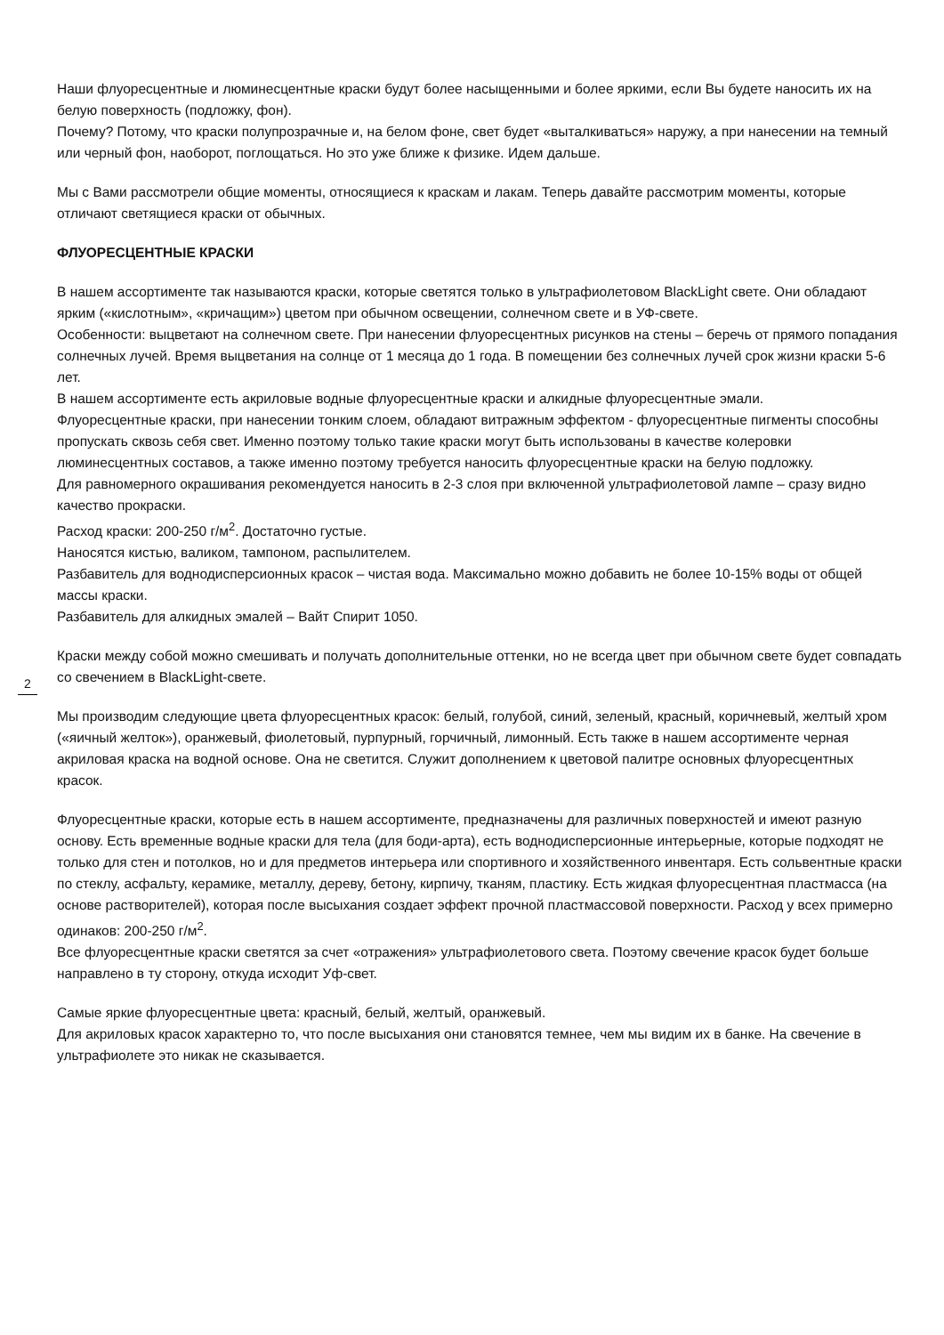Наши флуоресцентные и люминесцентные краски будут более насыщенными и более яркими, если Вы будете наносить их на белую поверхность (подложку, фон).
Почему? Потому, что краски полупрозрачные и, на белом фоне, свет будет «выталкиваться» наружу, а при нанесении на темный или черный фон, наоборот, поглощаться. Но это уже ближе к физике. Идем дальше.
Мы с Вами рассмотрели общие моменты, относящиеся к краскам и лакам. Теперь давайте рассмотрим моменты, которые отличают светящиеся краски от обычных.
ФЛУОРЕСЦЕНТНЫЕ КРАСКИ
В нашем ассортименте так называются краски, которые светятся только в ультрафиолетовом BlackLight свете. Они обладают ярким («кислотным», «кричащим») цветом при обычном освещении, солнечном свете и в УФ-свете.
Особенности: выцветают на солнечном свете. При нанесении флуоресцентных рисунков на стены – беречь от прямого попадания солнечных лучей. Время выцветания на солнце от 1 месяца до 1 года. В помещении без солнечных лучей срок жизни краски 5-6 лет.
В нашем ассортименте есть акриловые водные флуоресцентные краски и алкидные флуоресцентные эмали.
Флуоресцентные краски, при нанесении тонким слоем, обладают витражным эффектом - флуоресцентные пигменты способны пропускать сквозь себя свет. Именно поэтому только такие краски могут быть использованы в качестве колеровки люминесцентных составов, а также именно поэтому требуется наносить флуоресцентные краски на белую подложку.
Для равномерного окрашивания рекомендуется наносить в 2-3 слоя при включенной ультрафиолетовой лампе – сразу видно качество прокраски.
Расход краски: 200-250 г/м<sup>2</sup>. Достаточно густые.
Наносятся кистью, валиком, тампоном, распылителем.
Разбавитель для воднодисперсионных красок – чистая вода. Максимально можно добавить не более 10-15% воды от общей массы краски.
Разбавитель для алкидных эмалей – Вайт Спирит 1050.
Краски между собой можно смешивать и получать дополнительные оттенки, но не всегда цвет при обычном свете будет совпадать со свечением в BlackLight-свете.
Мы производим следующие цвета флуоресцентных красок: белый, голубой, синий, зеленый, красный, коричневый, желтый хром («яичный желток»), оранжевый, фиолетовый, пурпурный, горчичный, лимонный. Есть также в нашем ассортименте черная акриловая краска на водной основе. Она не светится. Служит дополнением к цветовой палитре основных флуоресцентных красок.
Флуоресцентные краски, которые есть в нашем ассортименте, предназначены для различных поверхностей и имеют разную основу. Есть временные водные краски для тела (для боди-арта), есть воднодисперсионные интерьерные, которые подходят не только для стен и потолков, но и для предметов интерьера или спортивного и хозяйственного инвентаря. Есть сольвентные краски по стеклу, асфальту, керамике, металлу, дереву, бетону, кирпичу, тканям, пластику. Есть жидкая флуоресцентная пластмасса (на основе растворителей), которая после высыхания создает эффект прочной пластмассовой поверхности. Расход у всех примерно одинаков: 200-250 г/м<sup>2</sup>.
Все флуоресцентные краски светятся за счет «отражения» ультрафиолетового света. Поэтому свечение красок будет больше направлено в ту сторону, откуда исходит Уф-свет.
Самые яркие флуоресцентные цвета: красный, белый, желтый, оранжевый.
Для акриловых красок характерно то, что после высыхания они становятся темнее, чем мы видим их в банке. На свечение в ультрафиолете это никак не сказывается.
2